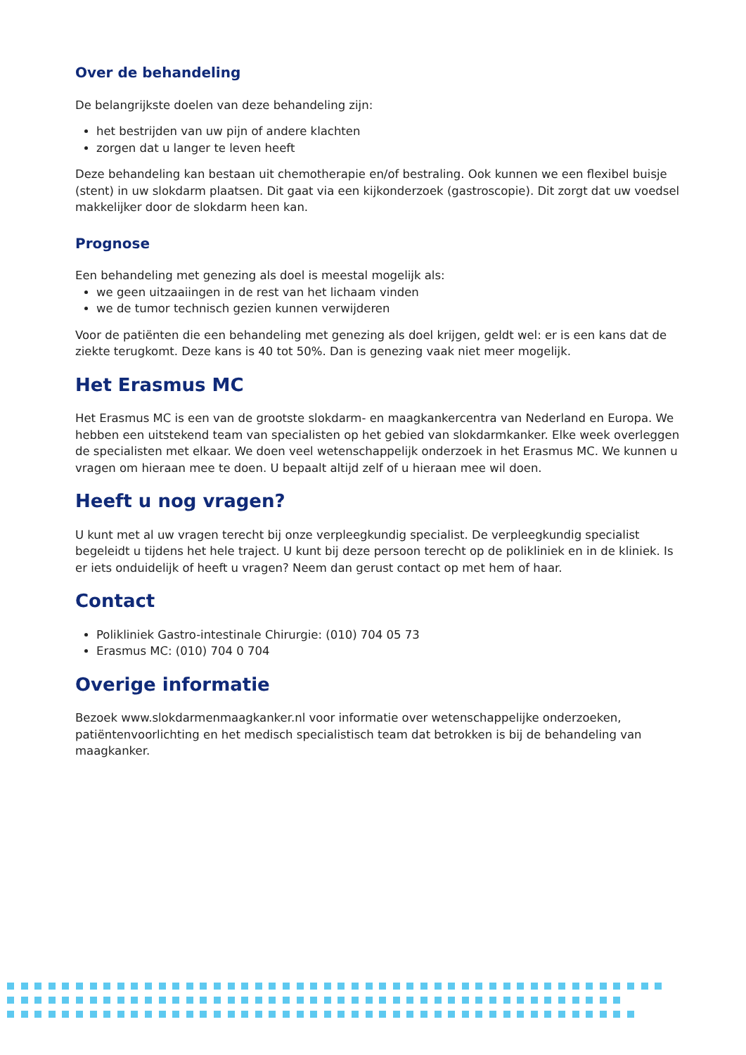Over de behandeling
De belangrijkste doelen van deze behandeling zijn:
het bestrijden van uw pijn of andere klachten
zorgen dat u langer te leven heeft
Deze behandeling kan bestaan uit chemotherapie en/of bestraling. Ook kunnen we een flexibel buisje (stent) in uw slokdarm plaatsen. Dit gaat via een kijkonderzoek (gastroscopie). Dit zorgt dat uw voedsel makkelijker door de slokdarm heen kan.
Prognose
Een behandeling met genezing als doel is meestal mogelijk als:
we geen uitzaaiingen in de rest van het lichaam vinden
we de tumor technisch gezien kunnen verwijderen
Voor de patiënten die een behandeling met genezing als doel krijgen, geldt wel: er is een kans dat de ziekte terugkomt. Deze kans is 40 tot 50%. Dan is genezing vaak niet meer mogelijk.
Het Erasmus MC
Het Erasmus MC is een van de grootste slokdarm- en maagkankercentra van Nederland en Europa. We hebben een uitstekend team van specialisten op het gebied van slokdarmkanker. Elke week overleggen de specialisten met elkaar. We doen veel wetenschappelijk onderzoek in het Erasmus MC. We kunnen u vragen om hieraan mee te doen. U bepaalt altijd zelf of u hieraan mee wil doen.
Heeft u nog vragen?
U kunt met al uw vragen terecht bij onze verpleegkundig specialist. De verpleegkundig specialist begeleidt u tijdens het hele traject. U kunt bij deze persoon terecht op de polikliniek en in de kliniek. Is er iets onduidelijk of heeft u vragen? Neem dan gerust contact op met hem of haar.
Contact
Polikliniek Gastro-intestinale Chirurgie: (010) 704 05 73
Erasmus MC: (010) 704 0 704
Overige informatie
Bezoek www.slokdarmenmaagkanker.nl voor informatie over wetenschappelijke onderzoeken, patiëntenvoorlichting en het medisch specialistisch team dat betrokken is bij de behandeling van maagkanker.